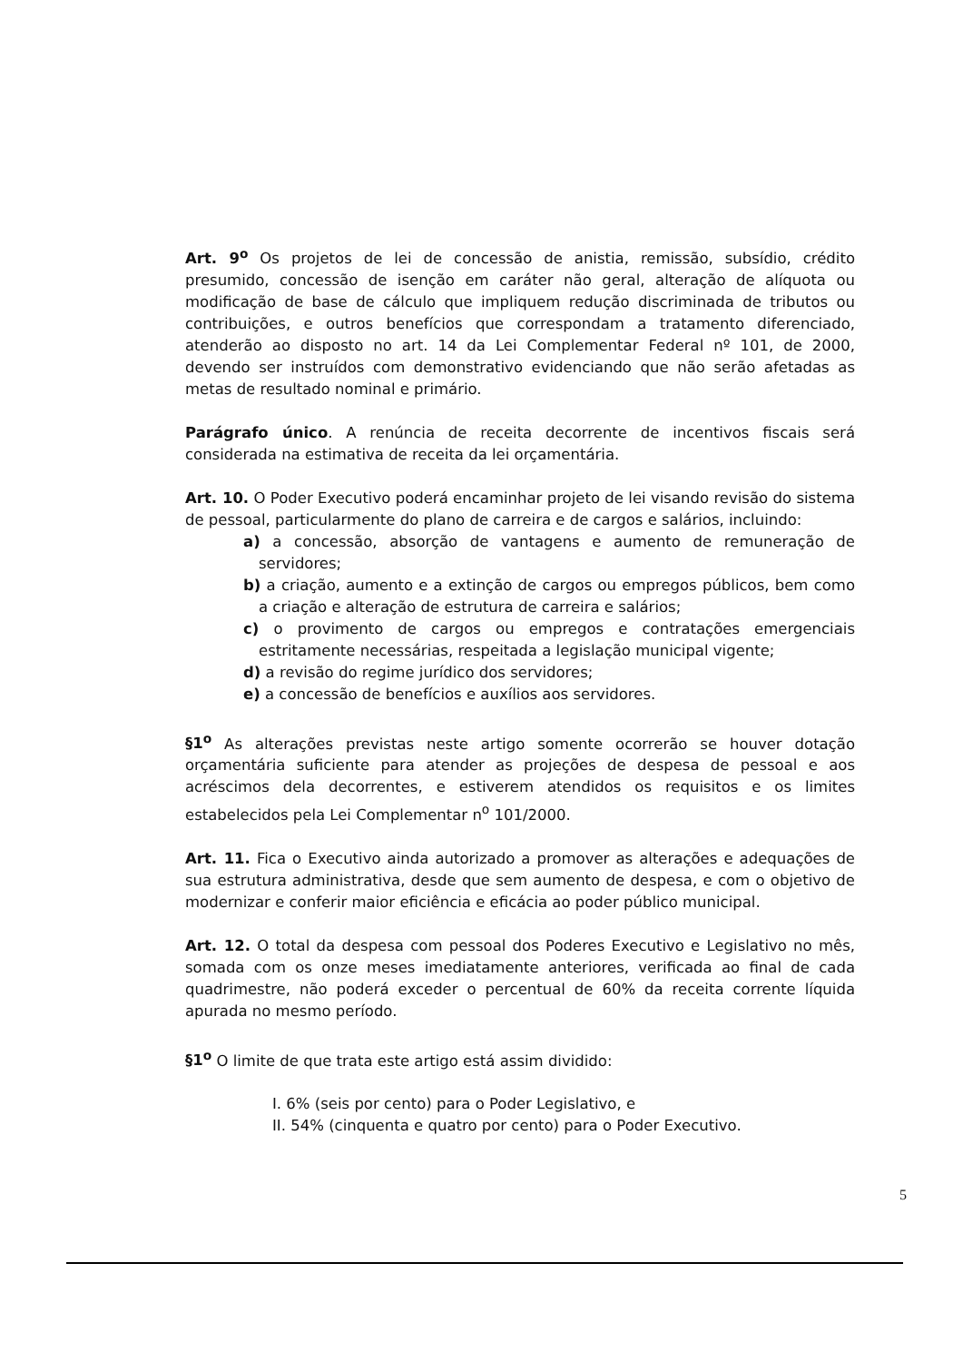Art. 9<sup>o</sup> Os projetos de lei de concessão de anistia, remissão, subsídio, crédito presumido, concessão de isenção em caráter não geral, alteração de alíquota ou modificação de base de cálculo que impliquem redução discriminada de tributos ou contribuições, e outros benefícios que correspondam a tratamento diferenciado, atenderão ao disposto no art. 14 da Lei Complementar Federal nº 101, de 2000, devendo ser instruídos com demonstrativo evidenciando que não serão afetadas as metas de resultado nominal e primário.
Parágrafo único. A renúncia de receita decorrente de incentivos fiscais será considerada na estimativa de receita da lei orçamentária.
Art. 10. O Poder Executivo poderá encaminhar projeto de lei visando revisão do sistema de pessoal, particularmente do plano de carreira e de cargos e salários, incluindo:
a) a concessão, absorção de vantagens e aumento de remuneração de servidores;
b) a criação, aumento e a extinção de cargos ou empregos públicos, bem como a criação e alteração de estrutura de carreira e salários;
c) o provimento de cargos ou empregos e contratações emergenciais estritamente necessárias, respeitada a legislação municipal vigente;
d) a revisão do regime jurídico dos servidores;
e) a concessão de benefícios e auxílios aos servidores.
§1<sup>o</sup> As alterações previstas neste artigo somente ocorrerão se houver dotação orçamentária suficiente para atender as projeções de despesa de pessoal e aos acréscimos dela decorrentes, e estiverem atendidos os requisitos e os limites estabelecidos pela Lei Complementar n<sup>o</sup> 101/2000.
Art. 11. Fica o Executivo ainda autorizado a promover as alterações e adequações de sua estrutura administrativa, desde que sem aumento de despesa, e com o objetivo de modernizar e conferir maior eficiência e eficácia ao poder público municipal.
Art. 12. O total da despesa com pessoal dos Poderes Executivo e Legislativo no mês, somada com os onze meses imediatamente anteriores, verificada ao final de cada quadrimestre, não poderá exceder o percentual de 60% da receita corrente líquida apurada no mesmo período.
§1<sup>o</sup> O limite de que trata este artigo está assim dividido:
I. 6% (seis por cento) para o Poder Legislativo, e
II. 54% (cinquenta e quatro por cento) para o Poder Executivo.
5